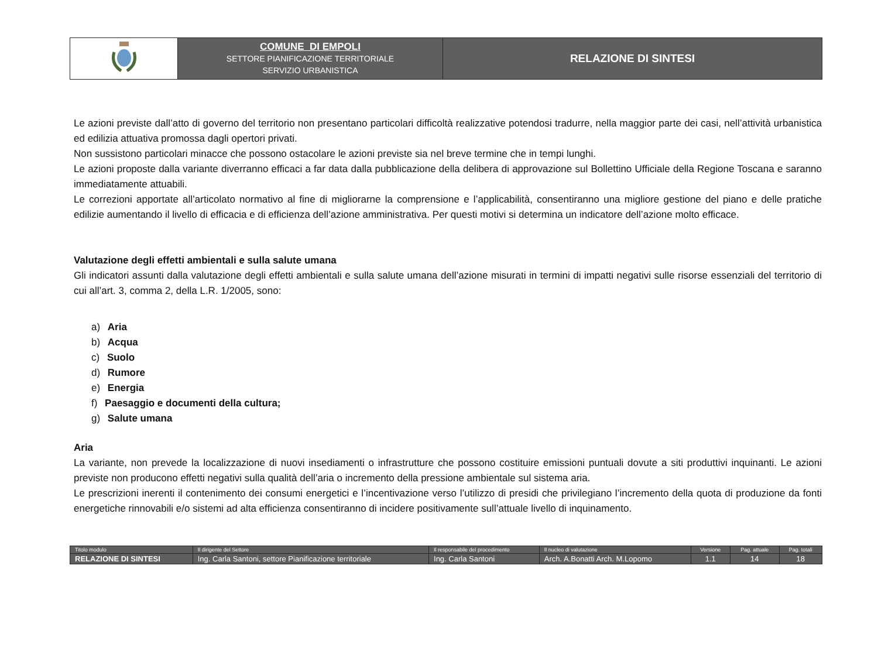| | COMUNE DI EMPOLI SETTORE PIANIFICAZIONE TERRITORIALE SERVIZIO URBANISTICA | RELAZIONE DI SINTESI |
Le azioni previste dall’atto di governo del territorio non presentano particolari difficoltà realizzative potendosi tradurre, nella maggior parte dei casi, nell’attività urbanistica ed edilizia attuativa promossa dagli opertori privati.
Non sussistono particolari minacce che possono ostacolare le azioni previste sia nel breve termine che in tempi lunghi.
Le azioni proposte dalla variante diverranno efficaci a far data dalla pubblicazione della delibera di approvazione sul Bollettino Ufficiale della Regione Toscana e saranno immediatamente attuabili.
Le correzioni apportate all’articolato normativo al fine di migliorarne la comprensione e l’applicabilità, consentiranno una migliore gestione del piano e delle pratiche edilizie aumentando il livello di efficacia e di efficienza dell’azione amministrativa. Per questi motivi si determina un indicatore dell’azione molto efficace.
Valutazione degli effetti ambientali e sulla salute umana
Gli indicatori assunti dalla valutazione degli effetti ambientali e sulla salute umana dell’azione misurati in termini di impatti negativi sulle risorse essenziali del territorio di cui all’art. 3, comma 2, della L.R. 1/2005, sono:
a) Aria
b) Acqua
c) Suolo
d) Rumore
e) Energia
f) Paesaggio e documenti della cultura;
g) Salute umana
Aria
La variante, non prevede la localizzazione di nuovi insediamenti o infrastrutture che possono costituire emissioni puntuali dovute a siti produttivi inquinanti. Le azioni previste non producono effetti negativi sulla qualità dell’aria o incremento della pressione ambientale sul sistema aria.
Le prescrizioni inerenti il contenimento dei consumi energetici e l’incentivazione verso l’utilizzo di presidi che privilegiano l’incremento della quota di produzione da fonti energetiche rinnovabili e/o sistemi ad alta efficienza consentiranno di incidere positivamente sull’attuale livello di inquinamento.
| Titolo modulo | Il dirigente del Settore | Il responsabile del procedimento | Il nucleo di valutazione | Versione | Pag. attuale | Pag. totali |
| RELAZIONE DI SINTESI | Ing. Carla Santoni, settore Pianificazione territoriale | Ing. Carla Santoni | Arch. A.Bonatti Arch. M.Lopomo | 1.1 | 14 | 18 |